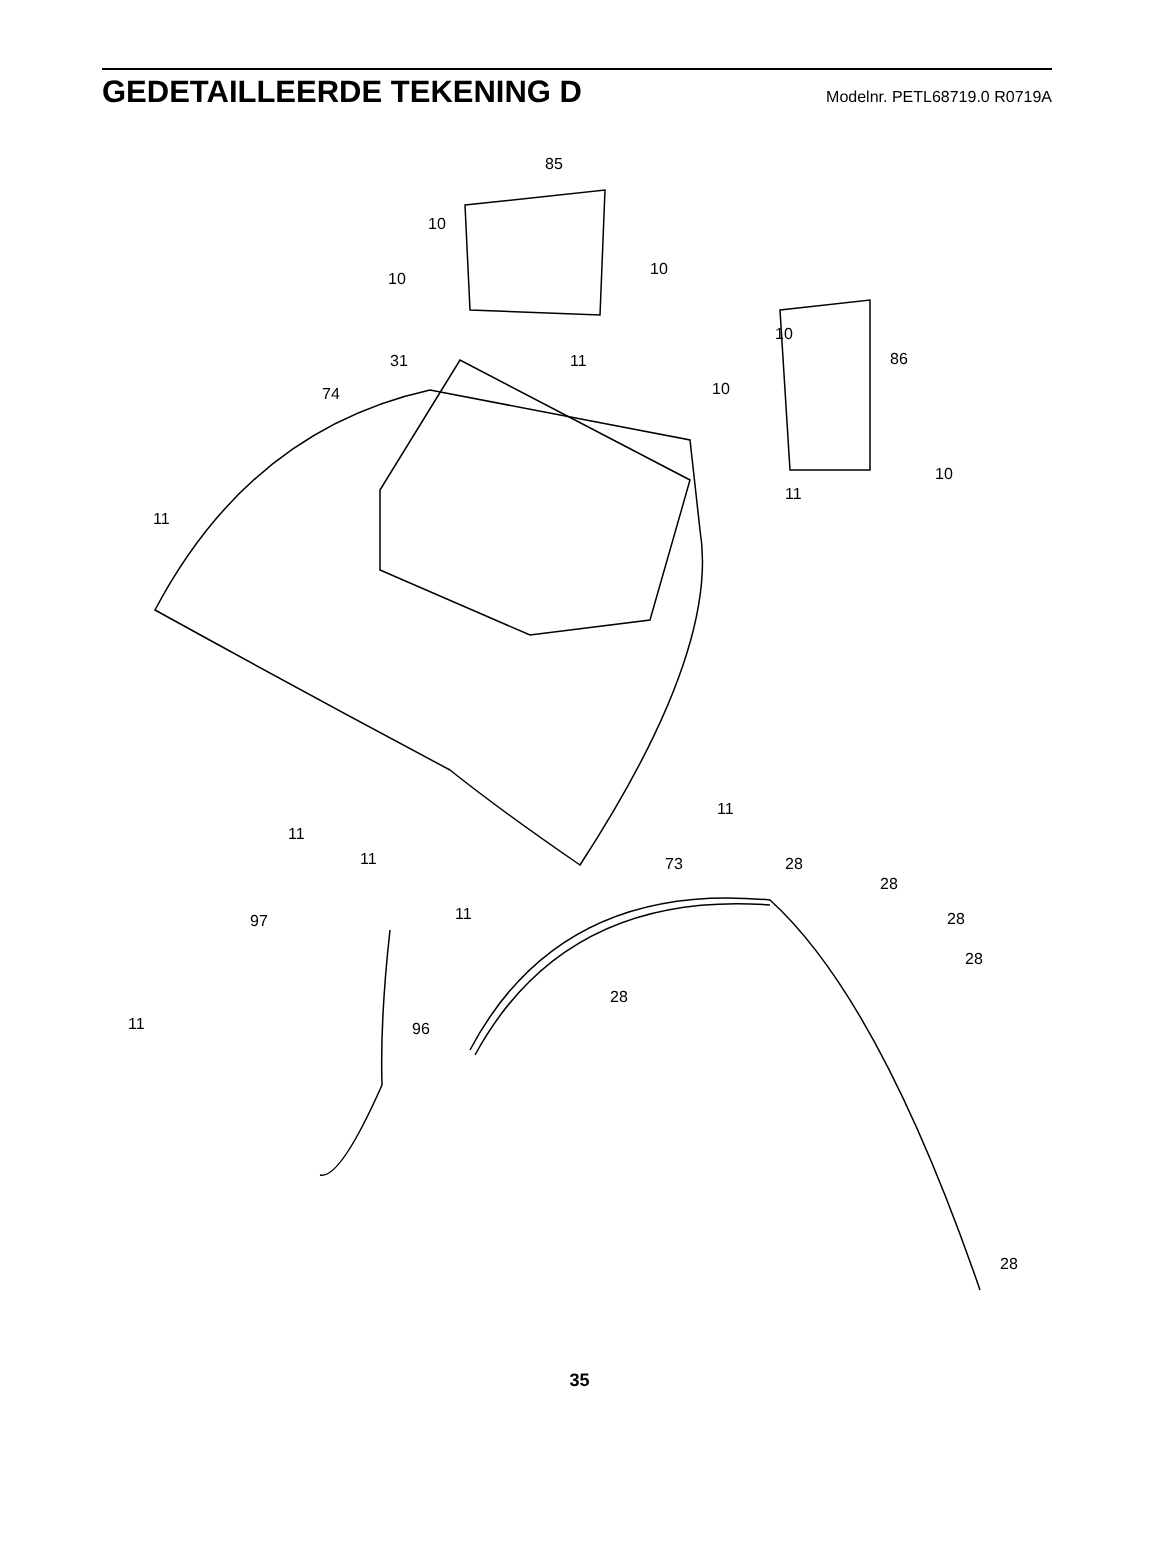GEDETAILLEERDE TEKENING D
Modelnr. PETL68719.0 R0719A
85
10
10
10
11 31
74
10
86
10
11
10
11
11
11
11
11
73 28
28
28
28
97
28
11 96
28
35